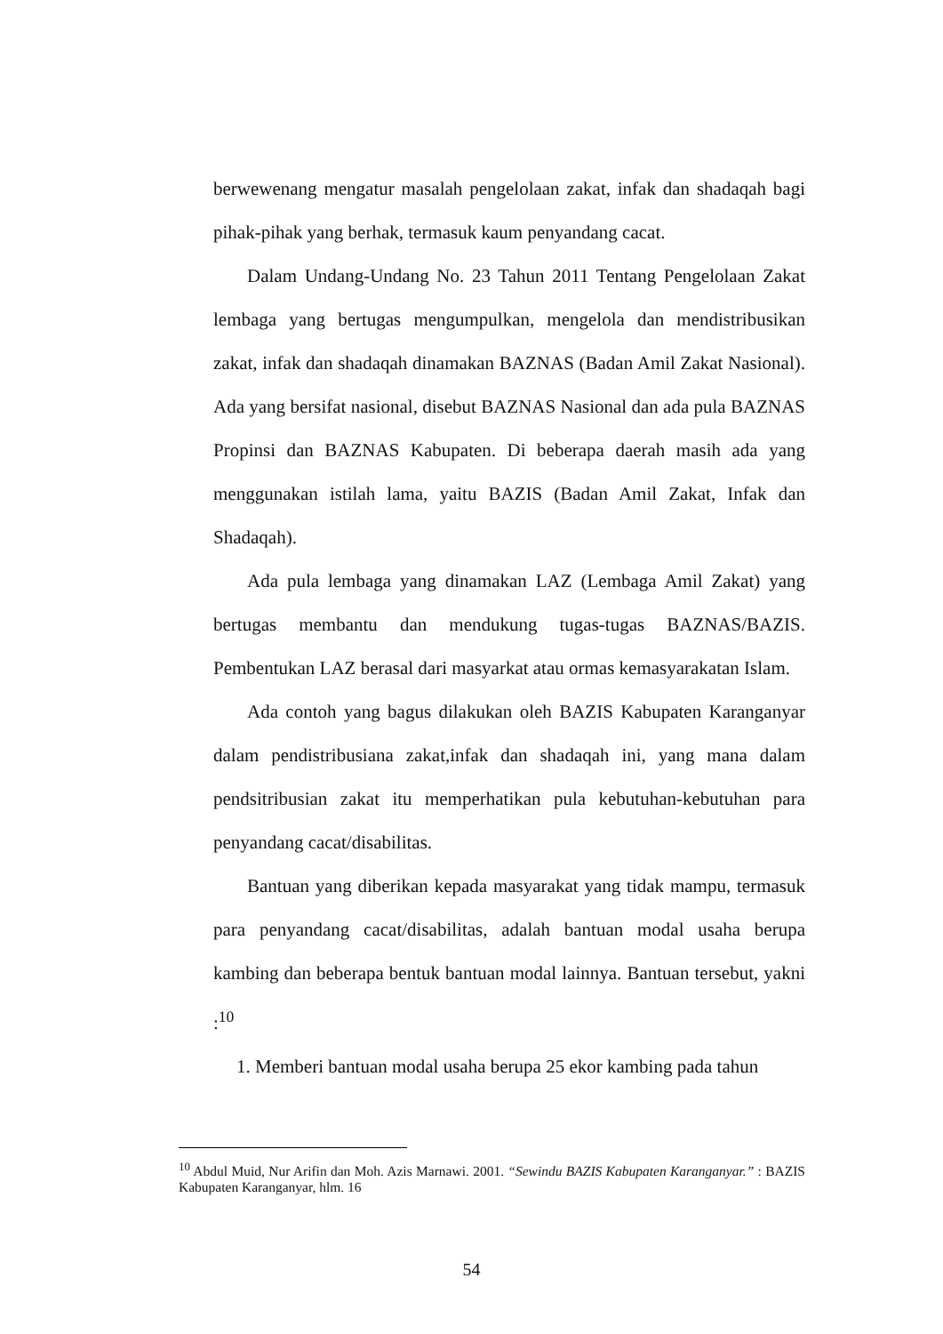berwewenang mengatur masalah pengelolaan zakat, infak dan shadaqah bagi pihak-pihak yang berhak, termasuk kaum penyandang cacat.
Dalam Undang-Undang No. 23 Tahun 2011 Tentang Pengelolaan Zakat lembaga yang bertugas mengumpulkan, mengelola dan mendistribusikan zakat, infak dan shadaqah dinamakan BAZNAS (Badan Amil Zakat Nasional). Ada yang bersifat nasional, disebut BAZNAS Nasional dan ada pula BAZNAS Propinsi dan BAZNAS Kabupaten. Di beberapa daerah masih ada yang menggunakan istilah lama, yaitu BAZIS (Badan Amil Zakat, Infak dan Shadaqah).
Ada pula lembaga yang dinamakan LAZ (Lembaga Amil Zakat) yang bertugas membantu dan mendukung tugas-tugas BAZNAS/BAZIS. Pembentukan LAZ berasal dari masyarkat atau ormas kemasyarakatan Islam.
Ada contoh yang bagus dilakukan oleh BAZIS Kabupaten Karanganyar dalam pendistribusiana zakat,infak dan shadaqah ini, yang mana dalam pendsitribusian zakat itu memperhatikan pula kebutuhan-kebutuhan para penyandang cacat/disabilitas.
Bantuan yang diberikan kepada masyarakat yang tidak mampu, termasuk para penyandang cacat/disabilitas, adalah bantuan modal usaha berupa kambing dan beberapa bentuk bantuan modal lainnya. Bantuan tersebut, yakni :<sup>10</sup>
1. Memberi bantuan modal usaha berupa 25 ekor kambing pada tahun
<sup>10</sup> Abdul Muid, Nur Arifin dan Moh. Azis Marnawi. 2001. “Sewindu BAZIS Kabupaten Karanganyar.” : BAZIS Kabupaten Karanganyar, hlm. 16
54